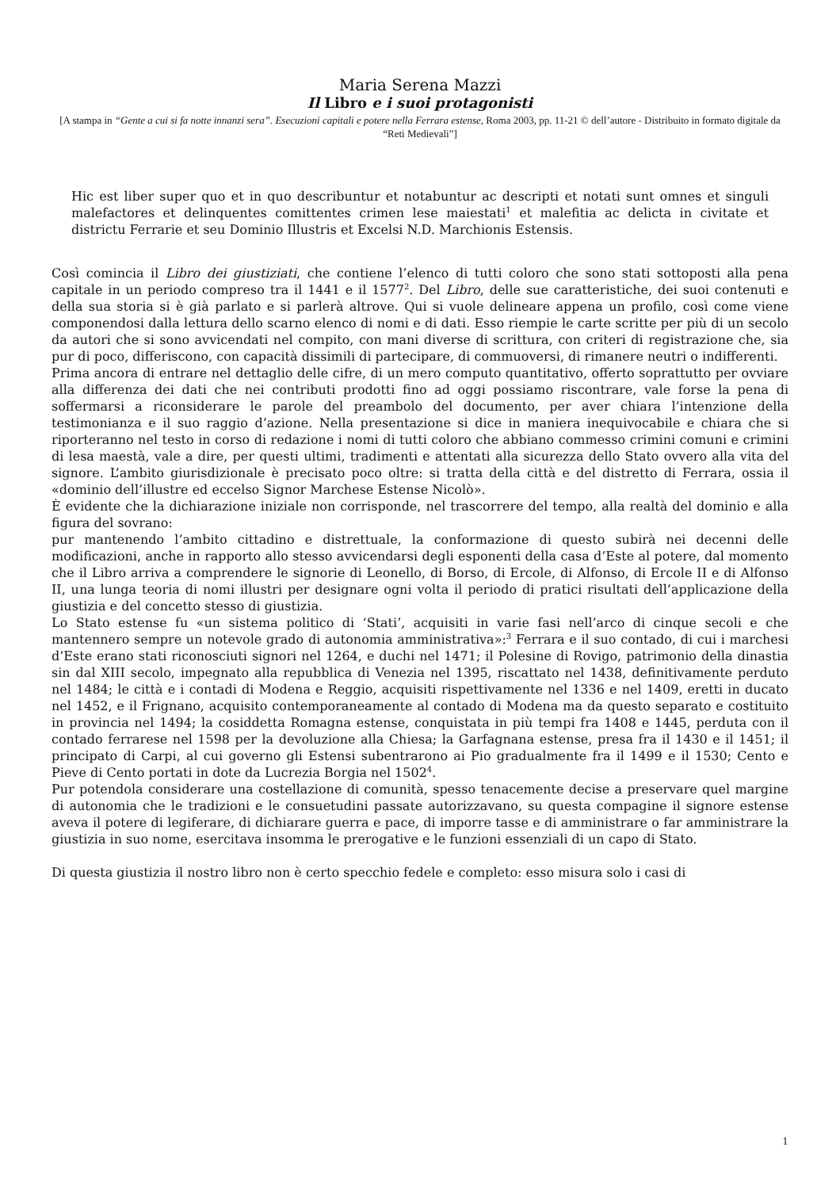Maria Serena Mazzi
Il Libro e i suoi protagonisti
[A stampa in “Gente a cui si fa notte innanzi sera”. Esecuzioni capitali e potere nella Ferrara estense, Roma 2003, pp. 11-21 © dell’autore - Distribuito in formato digitale da “Reti Medievali”]
Hic est liber super quo et in quo describuntur et notabuntur ac descripti et notati sunt omnes et singuli malefactores et delinquentes comittentes crimen lese maiestati<sup>1</sup> et malefitia ac delicta in civitate et districtu Ferrarie et seu Dominio Illustris et Excelsi N.D. Marchionis Estensis.
Così comincia il Libro dei giustiziati, che contiene l’elenco di tutti coloro che sono stati sottoposti alla pena capitale in un periodo compreso tra il 1441 e il 1577<sup>2</sup>. Del Libro, delle sue caratteristiche, dei suoi contenuti e della sua storia si è già parlato e si parlerà altrove. Qui si vuole delineare appena un profilo, così come viene componendosi dalla lettura dello scarno elenco di nomi e di dati. Esso riempie le carte scritte per più di un secolo da autori che si sono avvicendati nel compito, con mani diverse di scrittura, con criteri di registrazione che, sia pur di poco, differiscono, con capacità dissimili di partecipare, di commuoversi, di rimanere neutri o indifferenti.
Prima ancora di entrare nel dettaglio delle cifre, di un mero computo quantitativo, offerto soprattutto per ovviare alla differenza dei dati che nei contributi prodotti fino ad oggi possiamo riscontrare, vale forse la pena di soffermarsi a riconsiderare le parole del preambolo del documento, per aver chiara l’intenzione della testimonianza e il suo raggio d’azione. Nella presentazione si dice in maniera inequivocabile e chiara che si riporteranno nel testo in corso di redazione i nomi di tutti coloro che abbiano commesso crimini comuni e crimini di lesa maestà, vale a dire, per questi ultimi, tradimenti e attentati alla sicurezza dello Stato ovvero alla vita del signore. L’ambito giurisdizionale è precisato poco oltre: si tratta della città e del distretto di Ferrara, ossia il «dominio dell’illustre ed eccelso Signor Marchese Estense Nicolò».
È evidente che la dichiarazione iniziale non corrisponde, nel trascorrere del tempo, alla realtà del dominio e alla figura del sovrano:
pur mantenendo l’ambito cittadino e distrettuale, la conformazione di questo subirà nei decenni delle modificazioni, anche in rapporto allo stesso avvicendarsi degli esponenti della casa d’Este al potere, dal momento che il Libro arriva a comprendere le signorie di Leonello, di Borso, di Ercole, di Alfonso, di Ercole II e di Alfonso II, una lunga teoria di nomi illustri per designare ogni volta il periodo di pratici risultati dell’applicazione della giustizia e del concetto stesso di giustizia.
Lo Stato estense fu «un sistema politico di ‘Stati’, acquisiti in varie fasi nell’arco di cinque secoli e che mantennero sempre un notevole grado di autonomia amministrativa»:<sup>3</sup> Ferrara e il suo contado, di cui i marchesi d’Este erano stati riconosciuti signori nel 1264, e duchi nel 1471; il Polesine di Rovigo, patrimonio della dinastia sin dal XIII secolo, impegnato alla repubblica di Venezia nel 1395, riscattato nel 1438, definitivamente perduto nel 1484; le città e i contadi di Modena e Reggio, acquisiti rispettivamente nel 1336 e nel 1409, eretti in ducato nel 1452, e il Frignano, acquisito contemporaneamente al contado di Modena ma da questo separato e costituito in provincia nel 1494; la cosiddetta Romagna estense, conquistata in più tempi fra 1408 e 1445, perduta con il contado ferrarese nel 1598 per la devoluzione alla Chiesa; la Garfagnana estense, presa fra il 1430 e il 1451; il principato di Carpi, al cui governo gli Estensi subentrarono ai Pio gradualmente fra il 1499 e il 1530; Cento e Pieve di Cento portati in dote da Lucrezia Borgia nel 1502<sup>4</sup>.
Pur potendola considerare una costellazione di comunità, spesso tenacemente decise a preservare quel margine di autonomia che le tradizioni e le consuetudini passate autorizzavano, su questa compagine il signore estense aveva il potere di legiferare, di dichiarare guerra e pace, di imporre tasse e di amministrare o far amministrare la giustizia in suo nome, esercitava insomma le prerogative e le funzioni essenziali di un capo di Stato.
Di questa giustizia il nostro libro non è certo specchio fedele e completo: esso misura solo i casi di
1